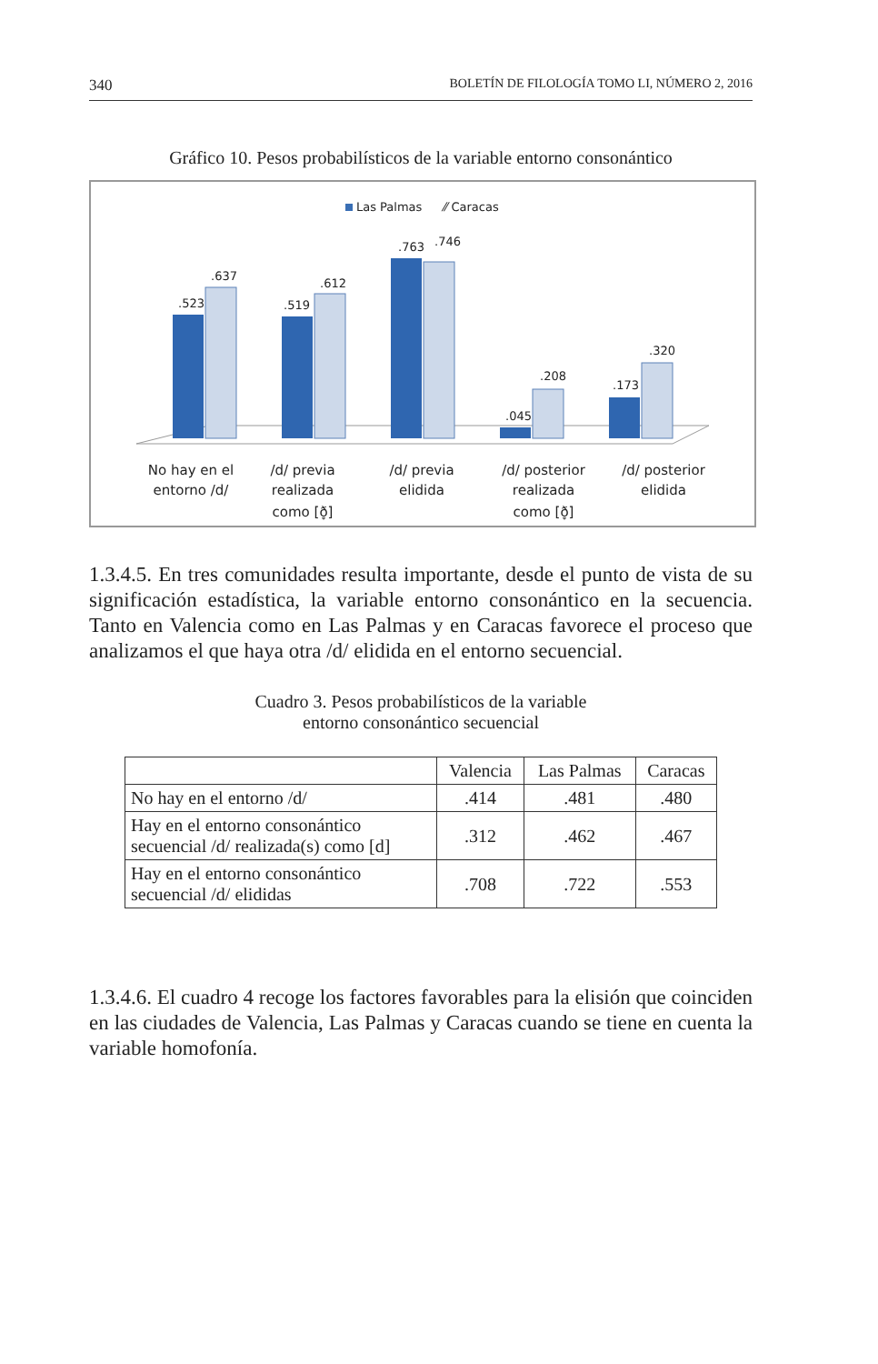340 BOLETÍN DE FILOLOGÍA TOMO LI, NÚMERO 2, 2016
Gráfico 10. Pesos probabilísticos de la variable entorno consonántico
Las Palmas
⁄⁄ Caracas
.523
.637
.519
.612
.763
.746
.045
.208
.173
.320
No hay en el
entorno /d/
/d/ previa
realizada
como [ð̞]
/d/ previa
elidida
/d/ posterior
realizada
como [ð̞]
/d/ posterior
elidida
1.3.4.5. En tres comunidades resulta importante, desde el punto de vista de su significación estadística, la variable entorno consonántico en la secuencia. Tanto en Valencia como en Las Palmas y en Caracas favorece el proceso que analizamos el que haya otra /d/ elidida en el entorno secuencial.
Cuadro 3. Pesos probabilísticos de la variable
entorno consonántico secuencial
| | Valencia | Las Palmas | Caracas |
| --- | --- | --- | --- |
| No hay en el entorno /d/ | .414 | .481 | .480 |
| Hay en el entorno consonántico secuencial /d/ realizada(s) como [d] | .312 | .462 | .467 |
| Hay en el entorno consonántico secuencial /d/ elididas | .708 | .722 | .553 |
1.3.4.6. El cuadro 4 recoge los factores favorables para la elisión que coinciden en las ciudades de Valencia, Las Palmas y Caracas cuando se tiene en cuenta la variable homofonía.